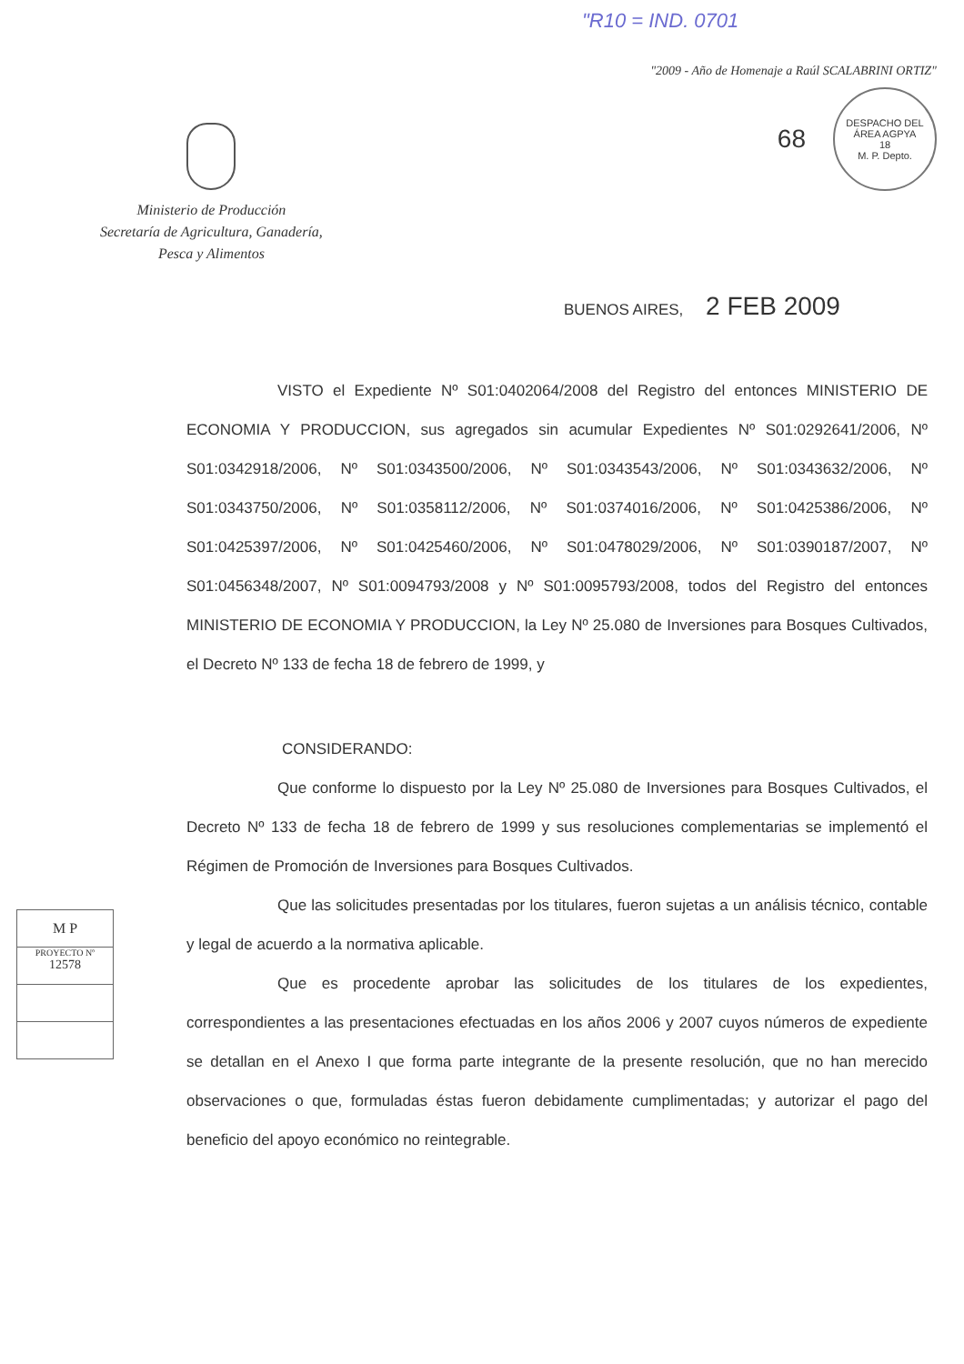"R10 = IND. 0701
Ministerio de Producción
Secretaría de Agricultura, Ganadería,
Pesca y Alimentos
"2009 - Año de Homenaje a Raúl SCALABRINI ORTIZ"
68
DESPACHO DEL ÁREA AGPYA
18
M. P. Depto.
BUENOS AIRES, 2 FEB 2009
VISTO el Expediente Nº S01:0402064/2008 del Registro del entonces MINISTERIO DE ECONOMIA Y PRODUCCION, sus agregados sin acumular Expedientes Nº S01:0292641/2006, Nº S01:0342918/2006, Nº S01:0343500/2006, Nº S01:0343543/2006, Nº S01:0343632/2006, Nº S01:0343750/2006, Nº S01:0358112/2006, Nº S01:0374016/2006, Nº S01:0425386/2006, Nº S01:0425397/2006, Nº S01:0425460/2006, Nº S01:0478029/2006, Nº S01:0390187/2007, Nº S01:0456348/2007, Nº S01:0094793/2008 y Nº S01:0095793/2008, todos del Registro del entonces MINISTERIO DE ECONOMIA Y PRODUCCION, la Ley Nº 25.080 de Inversiones para Bosques Cultivados, el Decreto Nº 133 de fecha 18 de febrero de 1999, y
CONSIDERANDO:
Que conforme lo dispuesto por la Ley Nº 25.080 de Inversiones para Bosques Cultivados, el Decreto Nº 133 de fecha 18 de febrero de 1999 y sus resoluciones complementarias se implementó el Régimen de Promoción de Inversiones para Bosques Cultivados.
Que las solicitudes presentadas por los titulares, fueron sujetas a un análisis técnico, contable y legal de acuerdo a la normativa aplicable.
Que es procedente aprobar las solicitudes de los titulares de los expedientes, correspondientes a las presentaciones efectuadas en los años 2006 y 2007 cuyos números de expediente se detallan en el Anexo I que forma parte integrante de la presente resolución, que no han merecido observaciones o que, formuladas éstas fueron debidamente cumplimentadas; y autorizar el pago del beneficio del apoyo económico no reintegrable.
M P
PROYECTO Nº
12578